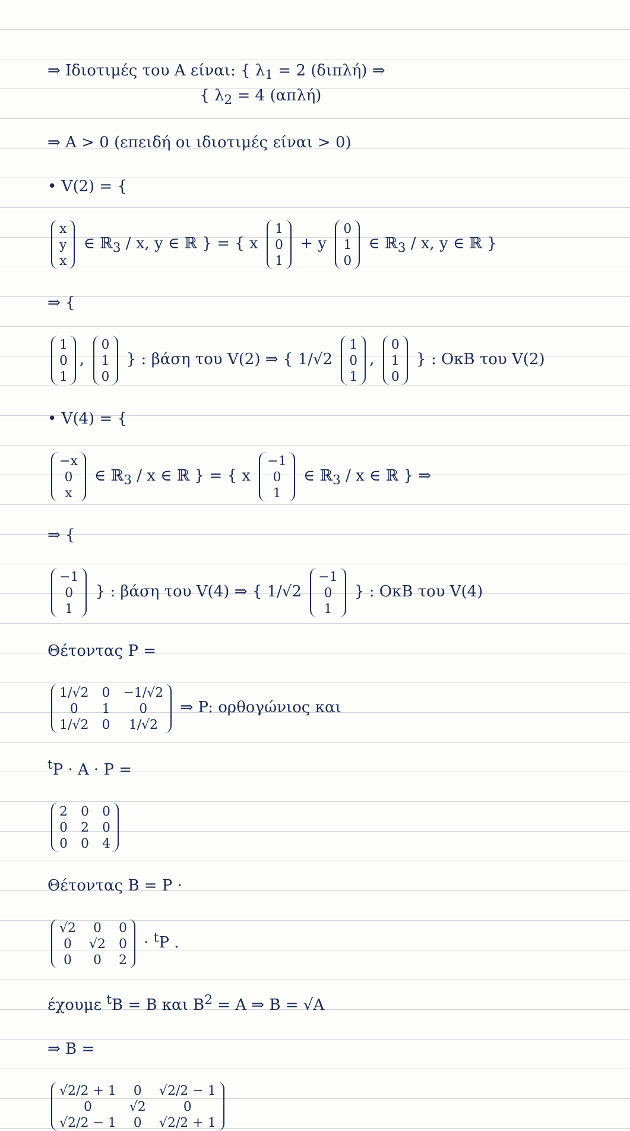⇒ Ιδιοτιμές του A είναι: { λ<sub>1</sub> = 2 (διπλή) ⇒
{ λ<sub>2</sub> = 4 (απλή)
⇒ A > 0 (επειδή οι ιδιοτιμές είναι > 0)
• V(2) = {
| x |
| y |
| x |
∈ ℝ<sub>3</sub> / x, y ∈ ℝ } = { x
| 1 |
| 0 |
| 1 |
+ y
| 0 |
| 1 |
| 0 |
∈ ℝ<sub>3</sub> / x, y ∈ ℝ }
⇒ {
| 1 |
| 0 |
| 1 |
,
| 0 |
| 1 |
| 0 |
} : βάση του V(2) ⇒ { 1/√2
| 1 |
| 0 |
| 1 |
,
| 0 |
| 1 |
| 0 |
} : ΟκΒ του V(2)
• V(4) = {
| −x |
| 0 |
| x |
∈ ℝ<sub>3</sub> / x ∈ ℝ } = { x
| −1 |
| 0 |
| 1 |
∈ ℝ<sub>3</sub> / x ∈ ℝ } ⇒
⇒ {
| −1 |
| 0 |
| 1 |
} : βάση του V(4) ⇒ { 1/√2
| −1 |
| 0 |
| 1 |
} : ΟκΒ του V(4)
Θέτοντας P =
| 1/√2 | 0 | −1/√2 |
| 0 | 1 | 0 |
| 1/√2 | 0 | 1/√2 |
⇒ P: ορθογώνιος και
<sup>t</sup> P · A · P =
| 2 | 0 | 0 |
| 0 | 2 | 0 |
| 0 | 0 | 4 |
Θέτοντας B = P ·
| √2 | 0 | 0 |
| 0 | √2 | 0 |
| 0 | 0 | 2 |
· <sup>t</sup>P .
έχουμε <sup>t</sup>B = B και B<sup>2</sup> = A ⇒ B = √A
⇒ B =
| √2/2 + 1 | 0 | √2/2 − 1 |
| 0 | √2 | 0 |
| √2/2 − 1 | 0 | √2/2 + 1 |